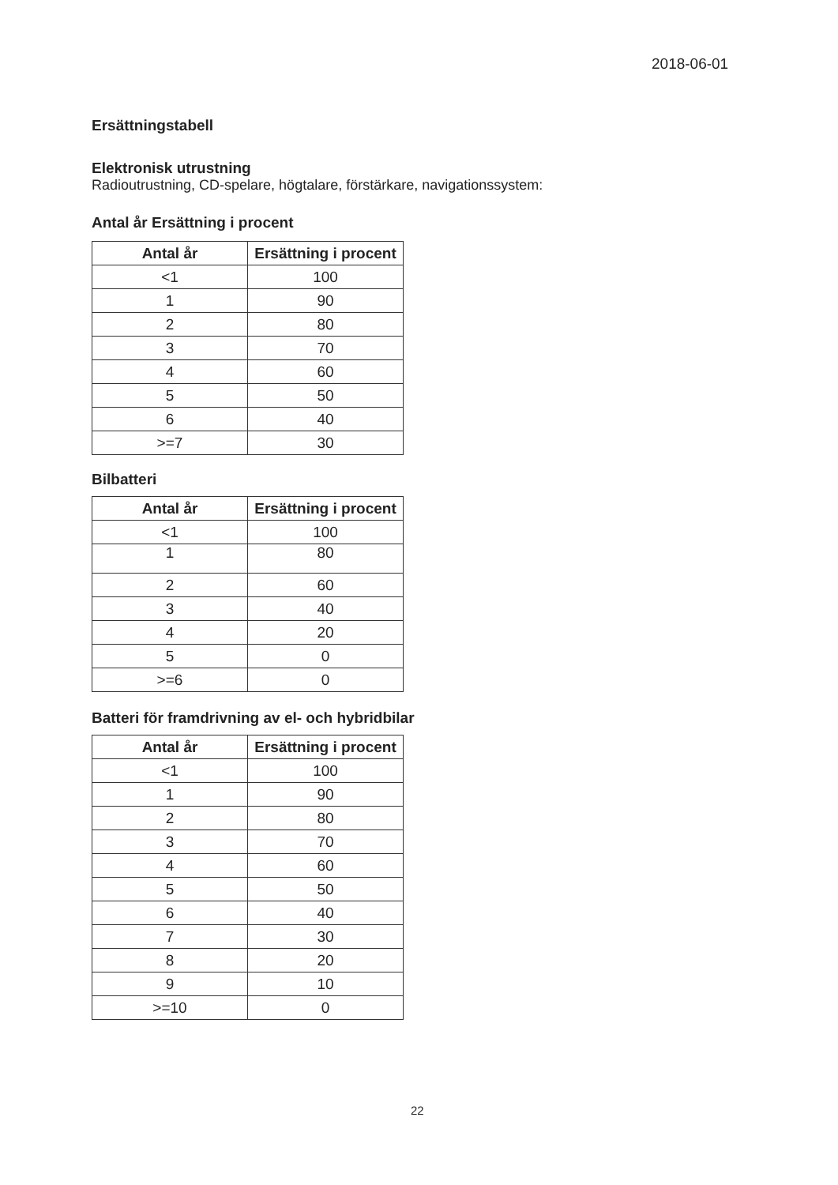2018-06-01
Ersättningstabell
Elektronisk utrustning
Radioutrustning, CD-spelare, högtalare, förstärkare, navigationssystem:
Antal år Ersättning i procent
| Antal år | Ersättning i procent |
| --- | --- |
| <1 | 100 |
| 1 | 90 |
| 2 | 80 |
| 3 | 70 |
| 4 | 60 |
| 5 | 50 |
| 6 | 40 |
| >=7 | 30 |
Bilbatteri
| Antal år | Ersättning i procent |
| --- | --- |
| <1 | 100 |
| 1 | 80 |
| 2 | 60 |
| 3 | 40 |
| 4 | 20 |
| 5 | 0 |
| >=6 | 0 |
Batteri för framdrivning av el- och hybridbilar
| Antal år | Ersättning i procent |
| --- | --- |
| <1 | 100 |
| 1 | 90 |
| 2 | 80 |
| 3 | 70 |
| 4 | 60 |
| 5 | 50 |
| 6 | 40 |
| 7 | 30 |
| 8 | 20 |
| 9 | 10 |
| >=10 | 0 |
22